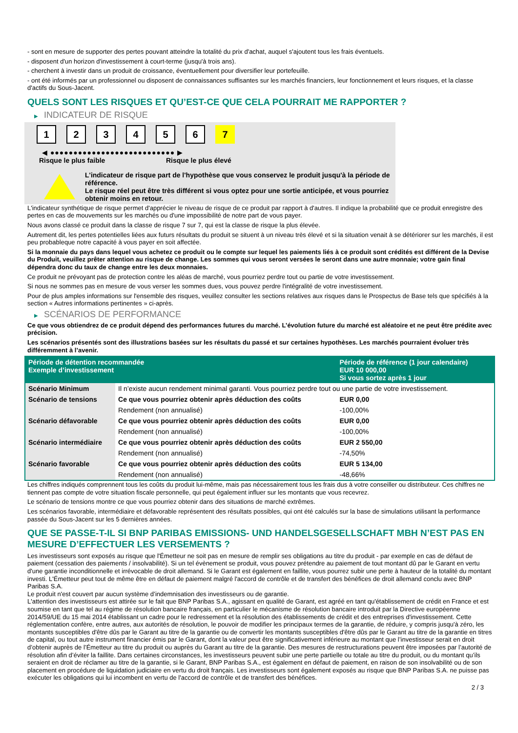- sont en mesure de supporter des pertes pouvant atteindre la totalité du prix d'achat, auquel s'ajoutent tous les frais éventuels.
- disposent d'un horizon d'investissement à court-terme (jusqu'à trois ans).
- cherchent à investir dans un produit de croissance, éventuellement pour diversifier leur portefeuille.
- ont été informés par un professionnel ou disposent de connaissances suffisantes sur les marchés financiers, leur fonctionnement et leurs risques, et la classe d'actifs du Sous-Jacent.
QUELS SONT LES RISQUES ET QU’EST-CE QUE CELA POURRAIT ME RAPPORTER ?
▶ INDICATEUR DE RISQUE
1 2 3 4 5 6 7
◀ ●●●●●●●●●●●●●●●●●●●●●●●●●●● ▶
Risque le plus faible Risque le plus élevé
L'indicateur de risque part de l'hypothèse que vous conservez le produit jusqu'à la période de référence.
Le risque réel peut être très différent si vous optez pour une sortie anticipée, et vous pourriez obtenir moins en retour.
L'indicateur synthétique de risque permet d'apprécier le niveau de risque de ce produit par rapport à d'autres. Il indique la probabilité que ce produit enregistre des pertes en cas de mouvements sur les marchés ou d'une impossibilité de notre part de vous payer.
Nous avons classé ce produit dans la classe de risque 7 sur 7, qui est la classe de risque la plus élevée.
Autrement dit, les pertes potentielles liées aux futurs résultats du produit se situent à un niveau très élevé et si la situation venait à se détériorer sur les marchés, il est peu probableque notre capacité à vous payer en soit affectée.
Si la monnaie du pays dans lequel vous achetez ce produit ou le compte sur lequel les paiements liés à ce produit sont crédités est différent de la Devise du Produit, veuillez prêter attention au risque de change. Les sommes qui vous seront versées le seront dans une autre monnaie; votre gain final dépendra donc du taux de change entre les deux monnaies.
Ce produit ne prévoyant pas de protection contre les aléas de marché, vous pourriez perdre tout ou partie de votre investissement.
Si nous ne sommes pas en mesure de vous verser les sommes dues, vous pouvez perdre l'intégralité de votre investissement.
Pour de plus amples informations sur l'ensemble des risques, veuillez consulter les sections relatives aux risques dans le Prospectus de Base tels que spécifiés à la section « Autres informations pertinentes » ci-après.
▶ SCÉNARIOS DE PERFORMANCE
Ce que vous obtiendrez de ce produit dépend des performances futures du marché. L’évolution future du marché est aléatoire et ne peut être prédite avec précision.
Les scénarios présentés sont des illustrations basées sur les résultats du passé et sur certaines hypothèses. Les marchés pourraient évoluer très différemment à l’avenir.
| Période de détention recommandée Exemple d’investissement | | Période de référence (1 jour calendaire) EUR 10 000,00 Si vous sortez après 1 jour |
| --- | --- | --- |
| Scénario Minimum | Il n’existe aucun rendement minimal garanti. Vous pourriez perdre tout ou une partie de votre investissement. | |
| Scénario de tensions | Ce que vous pourriez obtenir après déduction des coûts | EUR 0,00 |
| | Rendement (non annualisé) | -100,00% |
| Scénario défavorable | Ce que vous pourriez obtenir après déduction des coûts | EUR 0,00 |
| | Rendement (non annualisé) | -100,00% |
| Scénario intermédiaire | Ce que vous pourriez obtenir après déduction des coûts | EUR 2 550,00 |
| | Rendement (non annualisé) | -74,50% |
| Scénario favorable | Ce que vous pourriez obtenir après déduction des coûts | EUR 5 134,00 |
| | Rendement (non annualisé) | -48,66% |
Les chiffres indiqués comprennent tous les coûts du produit lui-même, mais pas nécessairement tous les frais dus à votre conseiller ou distributeur. Ces chiffres ne tiennent pas compte de votre situation fiscale personnelle, qui peut également influer sur les montants que vous recevrez.
Le scénario de tensions montre ce que vous pourriez obtenir dans des situations de marché extrêmes.
Les scénarios favorable, intermédiaire et défavorable représentent des résultats possibles, qui ont été calculés sur la base de simulations utilisant la performance passée du Sous-Jacent sur les 5 dernières années.
QUE SE PASSE-T-IL SI BNP PARIBAS EMISSIONS- UND HANDELSGESELLSCHAFT MBH N’EST PAS EN MESURE D’EFFECTUER LES VERSEMENTS ?
Les investisseurs sont exposés au risque que l'Émetteur ne soit pas en mesure de remplir ses obligations au titre du produit - par exemple en cas de défaut de paiement (cessation des paiements / insolvabilité). Si un tel évènement se produit, vous pouvez prétendre au paiement de tout montant dû par le Garant en vertu d'une garantie inconditionnelle et irrévocable de droit allemand. Si le Garant est également en faillite, vous pourrez subir une perte à hauteur de la totalité du montant investi. L'Émetteur peut tout de même être en défaut de paiement malgré l'accord de contrôle et de transfert des bénéfices de droit allemand conclu avec BNP Paribas S.A.
Le produit n'est couvert par aucun système d’indemnisation des investisseurs ou de garantie.
L'attention des investisseurs est attirée sur le fait que BNP Paribas S.A., agissant en qualité de Garant, est agréé en tant qu'établissement de crédit en France et est soumise en tant que tel au régime de résolution bancaire français, en particulier le mécanisme de résolution bancaire introduit par la Directive européenne 2014/59/UE du 15 mai 2014 établissant un cadre pour le redressement et la résolution des établissements de crédit et des entreprises d'investissement. Cette réglementation confère, entre autres, aux autorités de résolution, le pouvoir de modifier les principaux termes de la garantie, de réduire, y compris jusqu'à zéro, les montants susceptibles d'être dûs par le Garant au titre de la garantie ou de convertir les montants susceptibles d'être dûs par le Garant au titre de la garantie en titres de capital, ou tout autre instrument financier émis par le Garant, dont la valeur peut être significativement inférieure au montant que l’investisseur serait en droit d’obtenir auprès de l’Émetteur au titre du produit ou auprès du Garant au titre de la garantie. Des mesures de restructurations peuvent être imposées par l’autorité de résolution afin d’éviter la faillite. Dans certaines circonstances, les investisseurs peuvent subir une perte partielle ou totale au titre du produit, ou du montant qu’ils seraient en droit de réclamer au titre de la garantie, si le Garant, BNP Paribas S.A., est également en défaut de paiement, en raison de son insolvabilité ou de son placement en procédure de liquidation judiciaire en vertu du droit français. Les investisseurs sont également exposés au risque que BNP Paribas S.A. ne puisse pas exécuter les obligations qui lui incombent en vertu de l'accord de contrôle et de transfert des bénéfices.
2 / 3